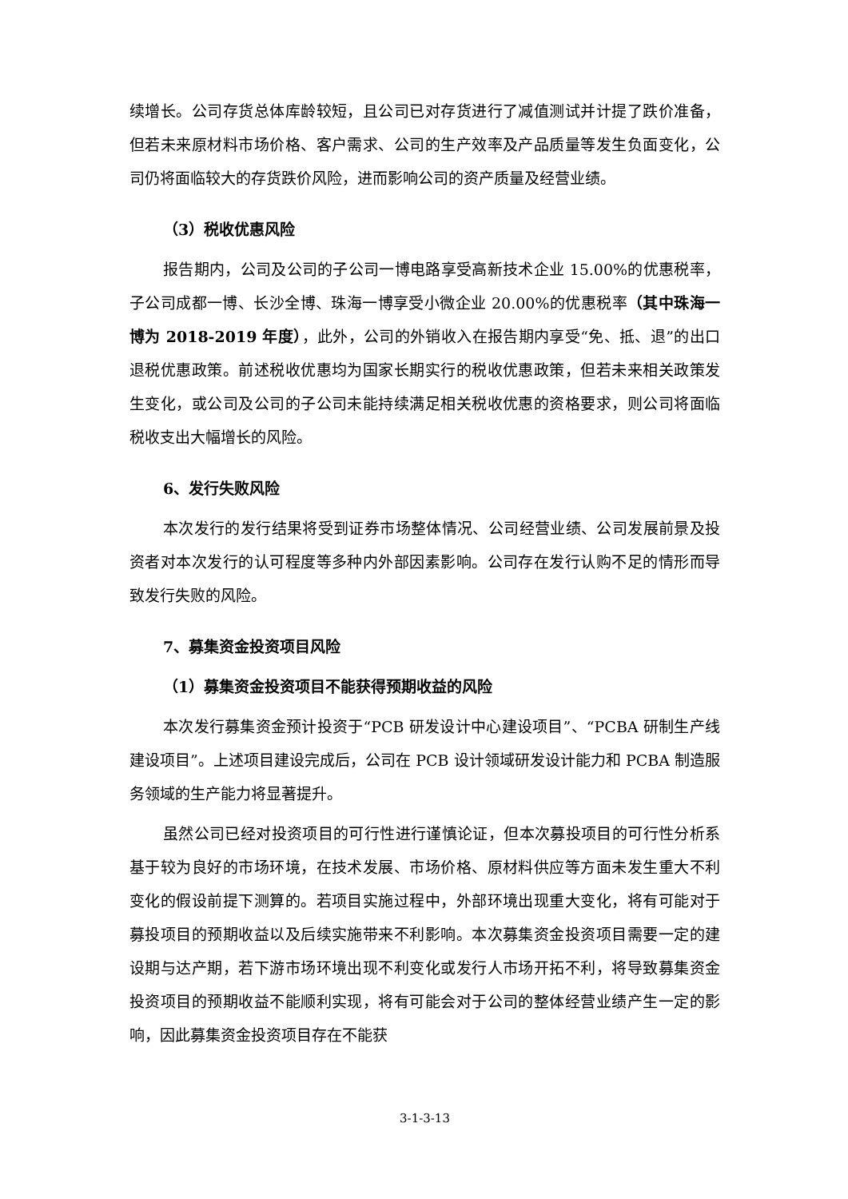续增长。公司存货总体库龄较短，且公司已对存货进行了减值测试并计提了跌价准备，但若未来原材料市场价格、客户需求、公司的生产效率及产品质量等发生负面变化，公司仍将面临较大的存货跌价风险，进而影响公司的资产质量及经营业绩。
（3）税收优惠风险
报告期内，公司及公司的子公司一博电路享受高新技术企业 15.00%的优惠税率，子公司成都一博、长沙全博、珠海一博享受小微企业 20.00%的优惠税率（其中珠海一博为 2018-2019 年度），此外，公司的外销收入在报告期内享受“免、抵、退”的出口退税优惠政策。前述税收优惠均为国家长期实行的税收优惠政策，但若未来相关政策发生变化，或公司及公司的子公司未能持续满足相关税收优惠的资格要求，则公司将面临税收支出大幅增长的风险。
6、发行失败风险
本次发行的发行结果将受到证券市场整体情况、公司经营业绩、公司发展前景及投资者对本次发行的认可程度等多种内外部因素影响。公司存在发行认购不足的情形而导致发行失败的风险。
7、募集资金投资项目风险
（1）募集资金投资项目不能获得预期收益的风险
本次发行募集资金预计投资于“PCB 研发设计中心建设项目”、“PCBA 研制生产线建设项目”。上述项目建设完成后，公司在 PCB 设计领域研发设计能力和 PCBA 制造服务领域的生产能力将显著提升。
虽然公司已经对投资项目的可行性进行谨慎论证，但本次募投项目的可行性分析系基于较为良好的市场环境，在技术发展、市场价格、原材料供应等方面未发生重大不利变化的假设前提下测算的。若项目实施过程中，外部环境出现重大变化，将有可能对于募投项目的预期收益以及后续实施带来不利影响。本次募集资金投资项目需要一定的建设期与达产期，若下游市场环境出现不利变化或发行人市场开拓不利，将导致募集资金投资项目的预期收益不能顺利实现，将有可能会对于公司的整体经营业绩产生一定的影响，因此募集资金投资项目存在不能获
3-1-3-13